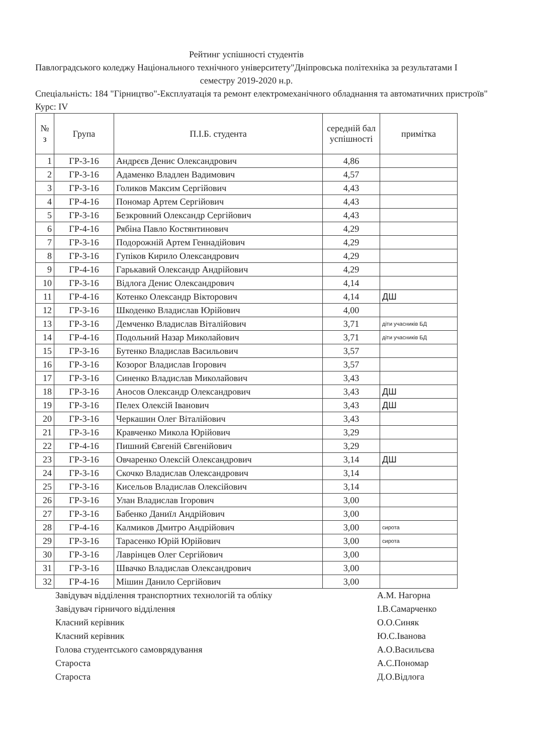Рейтинг успішності студентів
Павлоградського коледжу Національного технічного університету"Дніпровська політехніка за результатами І семестру 2019-2020 н.р.
Спеціальність: 184 "Гірництво"-Експлуатація та ремонт електромеханічного обладнання та автоматичних пристроїв"
Курс: IV
| № з | Група | П.І.Б. студента | середній бал успішності | примітка |
| --- | --- | --- | --- | --- |
| 1 | ГР-3-16 | Андрєєв Денис Олександрович | 4,86 | |
| 2 | ГР-3-16 | Адаменко Владлен Вадимович | 4,57 | |
| 3 | ГР-3-16 | Голиков Максим Сергійович | 4,43 | |
| 4 | ГР-4-16 | Пономар Артем Сергійович | 4,43 | |
| 5 | ГР-3-16 | Безкровний Олександр Сергійович | 4,43 | |
| 6 | ГР-4-16 | Рябіна Павло Костянтинович | 4,29 | |
| 7 | ГР-3-16 | Подорожній Артем Геннадійович | 4,29 | |
| 8 | ГР-3-16 | Гупіков Кирило Олександрович | 4,29 | |
| 9 | ГР-4-16 | Гарькавий Олександр Андрійович | 4,29 | |
| 10 | ГР-3-16 | Відлога Денис Олександрович | 4,14 | |
| 11 | ГР-4-16 | Котенко Олександр Вікторович | 4,14 | ДШ |
| 12 | ГР-3-16 | Шкоденко Владислав Юрійович | 4,00 | |
| 13 | ГР-3-16 | Демченко Владислав Віталійович | 3,71 | діти учасників БД |
| 14 | ГР-4-16 | Подольний Назар Миколайович | 3,71 | діти учасників БД |
| 15 | ГР-3-16 | Бутенко Владислав Васильович | 3,57 | |
| 16 | ГР-3-16 | Козорог Владислав Ігорович | 3,57 | |
| 17 | ГР-3-16 | Синенко Владислав Миколайович | 3,43 | |
| 18 | ГР-3-16 | Аносов Олександр Олександрович | 3,43 | ДШ |
| 19 | ГР-3-16 | Пелех Олексій Іванович | 3,43 | ДШ |
| 20 | ГР-3-16 | Черкашин Олег Віталійович | 3,43 | |
| 21 | ГР-3-16 | Кравченко Микола Юрійович | 3,29 | |
| 22 | ГР-4-16 | Пишний Євгеній Євгенійович | 3,29 | |
| 23 | ГР-3-16 | Овчаренко Олексій Олександрович | 3,14 | ДШ |
| 24 | ГР-3-16 | Скочко Владислав Олександрович | 3,14 | |
| 25 | ГР-3-16 | Кисельов Владислав Олексійович | 3,14 | |
| 26 | ГР-3-16 | Улан Владислав Ігорович | 3,00 | |
| 27 | ГР-3-16 | Бабенко Даниїл Андрійович | 3,00 | |
| 28 | ГР-4-16 | Калмиков Дмитро Андрійович | 3,00 | сирота |
| 29 | ГР-3-16 | Тарасенко Юрій Юрійович | 3,00 | сирота |
| 30 | ГР-3-16 | Лаврінцев Олег Сергійович | 3,00 | |
| 31 | ГР-3-16 | Швачко Владислав Олександрович | 3,00 | |
| 32 | ГР-4-16 | Мішин Данило Сергійович | 3,00 | |
Завідувач відділення транспортних технологій та обліку
А.М. Нагорна
Завідувач гірничого відділення І.В.Самарченко
Класний керівник О.О.Синяк
Класний керівник Ю.С.Іванова
Голова студентського самоврядування
А.О.Васильєва
Староста А.С.Пономар
Староста Д.О.Відлога